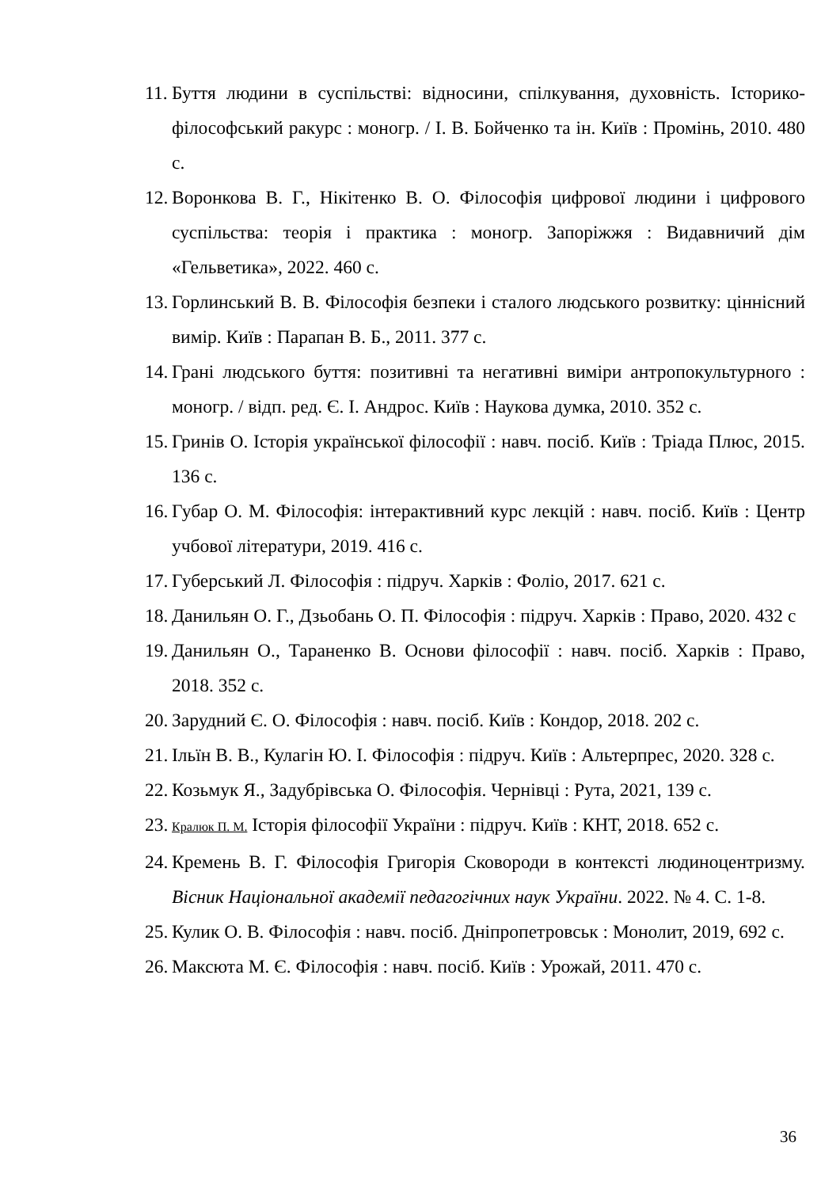11. Буття людини в суспільстві: відносини, спілкування, духовність. Історико-філософський ракурс : моногр. / І. В. Бойченко та ін. Київ : Промінь, 2010. 480 с.
12. Воронкова В. Г., Нікітенко В. О. Філософія цифрової людини і цифрового суспільства: теорія і практика : моногр. Запоріжжя : Видавничий дім «Гельветика», 2022. 460 с.
13. Горлинський В. В. Філософія безпеки і сталого людського розвитку: ціннісний вимір. Київ : Парапан В. Б., 2011. 377 с.
14. Грані людського буття: позитивні та негативні виміри антропокультурного : моногр. / відп. ред. Є. І. Андрос. Київ : Наукова думка, 2010. 352 с.
15. Гринів О. Історія української філософії : навч. посіб. Київ : Тріада Плюс, 2015. 136 с.
16. Губар О. М. Філософія: інтерактивний курс лекцій : навч. посіб. Київ : Центр учбової літератури, 2019. 416 с.
17. Губерський Л. Філософія : підруч. Харків : Фоліо, 2017. 621 с.
18. Данильян О. Г., Дзьобань О. П. Філософія : підруч. Харків : Право, 2020. 432 с
19. Данильян О., Тараненко В. Основи філософії : навч. посіб. Харків : Право, 2018. 352 с.
20. Зарудний Є. О. Філософія : навч. посіб. Київ : Кондор, 2018. 202 с.
21. Ільїн В. В., Кулагін Ю. І. Філософія : підруч. Київ : Альтерпрес, 2020. 328 с.
22. Козьмук Я., Задубрівська О. Філософія. Чернівці : Рута, 2021, 139 с.
23. Кралюк П. М. Історія філософії України : підруч. Київ : КНТ, 2018. 652 с.
24. Кремень В. Г. Філософія Григорія Сковороди в контексті людиноцентризму. Вісник Національної академії педагогічних наук України. 2022. № 4. С. 1-8.
25. Кулик О. В. Філософія : навч. посіб. Дніпропетровськ : Монолит, 2019, 692 с.
26. Максюта М. Є. Філософія : навч. посіб. Київ : Урожай, 2011. 470 с.
36